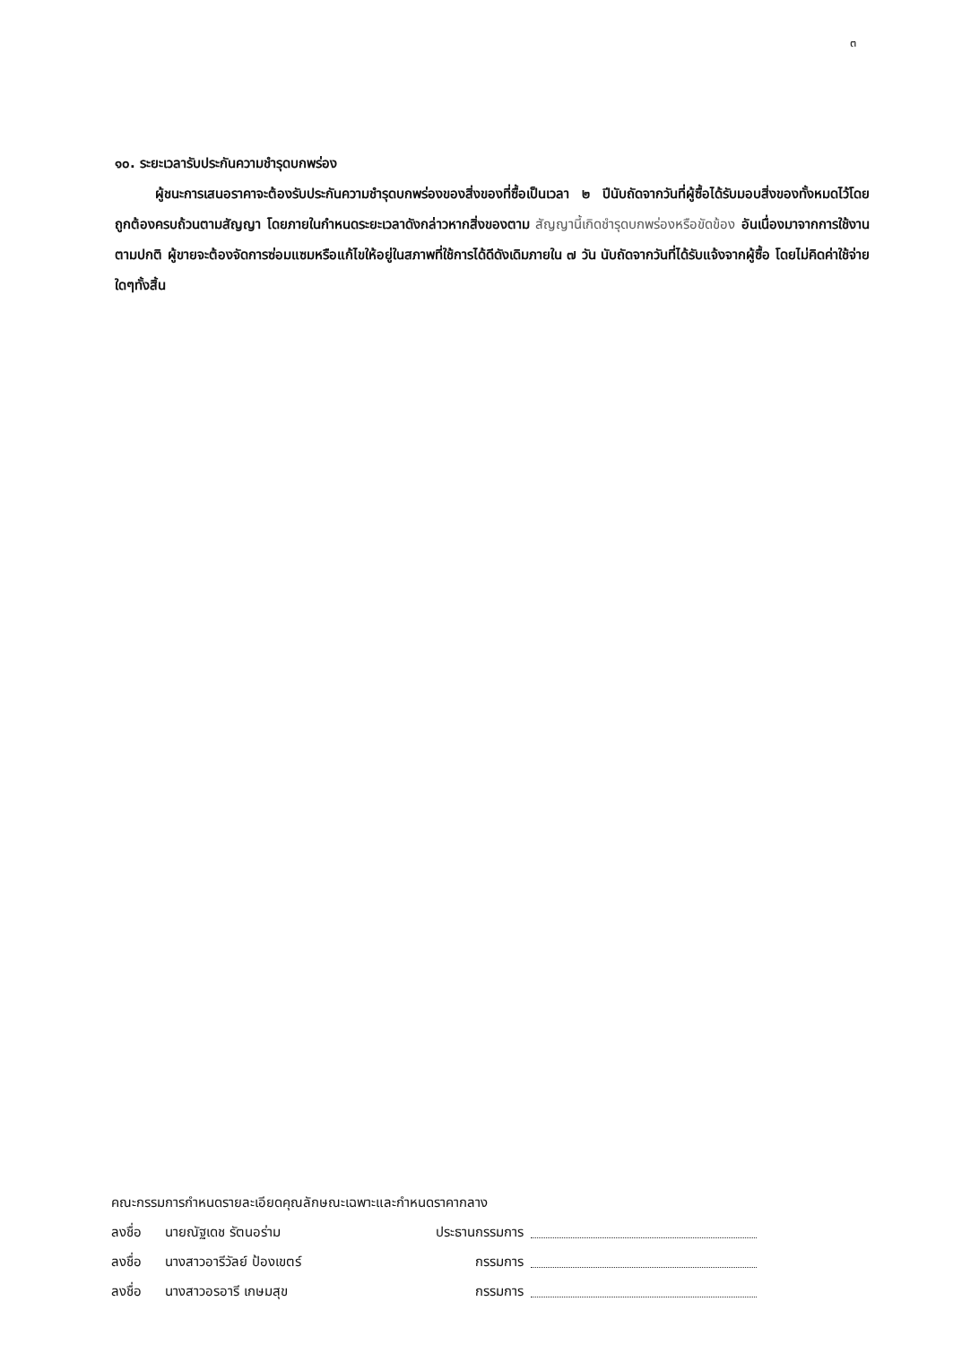๓
๑๐. ระยะเวลารับประกันความชำรุดบกพร่อง
ผู้ชนะการเสนอราคาจะต้องรับประกันความชำรุดบกพร่องของสิ่งของที่ซื้อเป็นเวลา ๒ ปีนับถัดจากวันที่ผู้ซื้อได้รับมอบสิ่งของทั้งหมดไว้โดยถูกต้องครบถ้วนตามสัญญา โดยภายในกำหนดระยะเวลาดังกล่าวหากสิ่งของตาม สัญญานี้เกิดชำรุดบกพร่องหรือขัดข้อง อันเนื่องมาจากการใช้งานตามปกติ ผู้ขายจะต้องจัดการซ่อมแซมหรือแก้ไขให้อยู่ในสภาพที่ใช้การได้ดีดังเดิมภายใน ๗ วัน นับถัดจากวันที่ได้รับแจ้งจากผู้ซื้อ โดยไม่คิดค่าใช้จ่ายใดๆทั้งสิ้น
คณะกรรมการกำหนดรายละเอียดคุณลักษณะเฉพาะและกำหนดราคากลาง
ลงชื่อ นายณัฐเดช รัตนอร่าม ประธานกรรมการ
ลงชื่อ นางสาวอารีวัลย์ ป้องเขตร์ กรรมการ
ลงชื่อ นางสาวอรอารี เกษมสุข กรรมการ